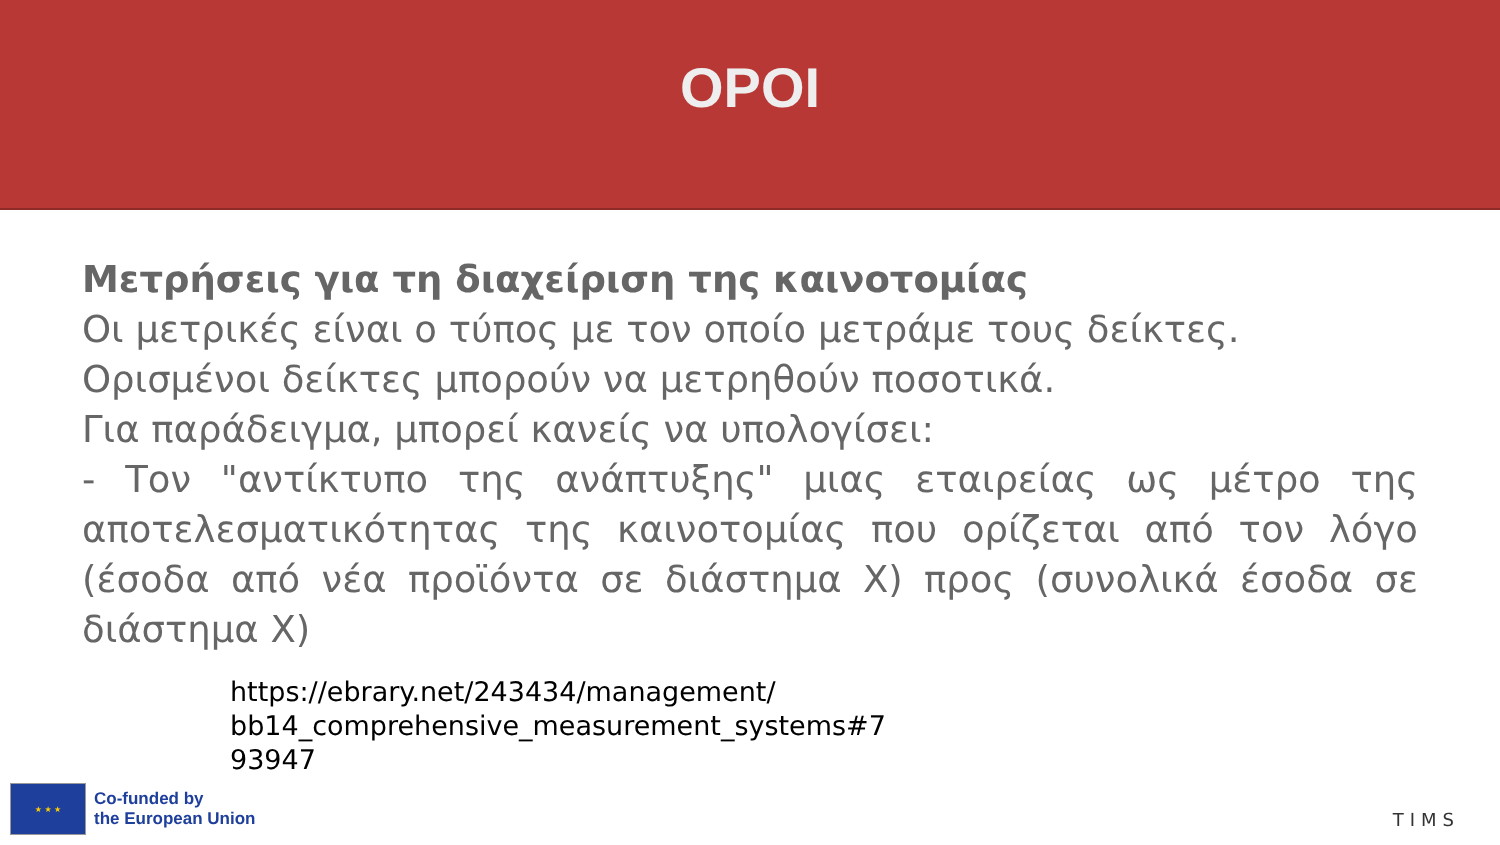ΟΡΟΙ
Μετρήσεις για τη διαχείριση της καινοτομίας
Οι μετρικές είναι ο τύπος με τον οποίο μετράμε τους δείκτες.
Ορισμένοι δείκτες μπορούν να μετρηθούν ποσοτικά.
Για παράδειγμα, μπορεί κανείς να υπολογίσει:
- Τον "αντίκτυπο της ανάπτυξης" μιας εταιρείας ως μέτρο της αποτελεσματικότητας της καινοτομίας που ορίζεται από τον λόγο (έσοδα από νέα προϊόντα σε διάστημα Χ) προς (συνολικά έσοδα σε διάστημα Χ)
https://ebrary.net/243434/management/
bb14_comprehensive_measurement_systems#7
93947
★ ★ ★
Co-funded by
the European Union
TIMS